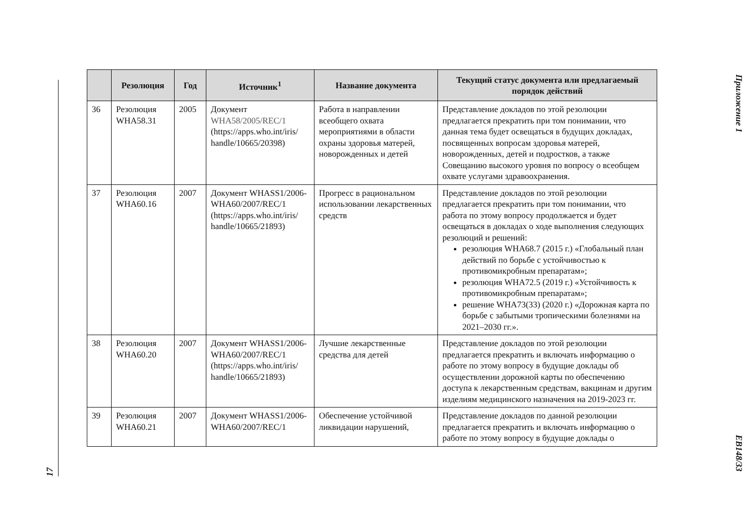17
| | Резолюция | Год | Источник<sup>1</sup> | Название документа | Текущий статус документа или предлагаемый порядок действий |
| --- | --- | --- | --- | --- | --- |
| 36 | Резолюция WHA58.31 | 2005 | Документ WHA58/2005/REC/1 (https://apps.who.int/iris/ handle/10665/20398) | Работа в направлении всеобщего охвата мероприятиями в области охраны здоровья матерей, новорожденных и детей | Представление докладов по этой резолюции предлагается прекратить при том понимании, что данная тема будет освещаться в будущих докладах, посвященных вопросам здоровья матерей, новорожденных, детей и подростков, а также Совещанию высокого уровня по вопросу о всеобщем охвате услугами здравоохранения. |
| 37 | Резолюция WHA60.16 | 2007 | Документ WHASS1/2006-WHA60/2007/REC/1 (https://apps.who.int/iris/ handle/10665/21893) | Прогресс в рациональном использовании лекарственных средств | Представление докладов по этой резолюции предлагается прекратить при том понимании, что работа по этому вопросу продолжается и будет освещаться в докладах о ходе выполнения следующих резолюций и решений: резолюция WHA68.7 (2015 г.) «Глобальный план действий по борьбе с устойчивостью к противомикробным препаратам»; резолюция WHA72.5 (2019 г.) «Устойчивость к противомикробным препаратам»; решение WHA73(33) (2020 г.) «Дорожная карта по борьбе с забытыми тропическими болезнями на 2021–2030 гг.». |
| 38 | Резолюция WHA60.20 | 2007 | Документ WHASS1/2006-WHA60/2007/REC/1 (https://apps.who.int/iris/ handle/10665/21893) | Лучшие лекарственные средства для детей | Представление докладов по этой резолюции предлагается прекратить и включать информацию о работе по этому вопросу в будущие доклады об осуществлении дорожной карты по обеспечению доступа к лекарственным средствам, вакцинам и другим изделиям медицинского назначения на 2019-2023 гг. |
| 39 | Резолюция WHA60.21 | 2007 | Документ WHASS1/2006-WHA60/2007/REC/1 | Обеспечение устойчивой ликвидации нарушений, | Представление докладов по данной резолюции предлагается прекратить и включать информацию о работе по этому вопросу в будущие доклады о |
Приложение 1
EB148/33